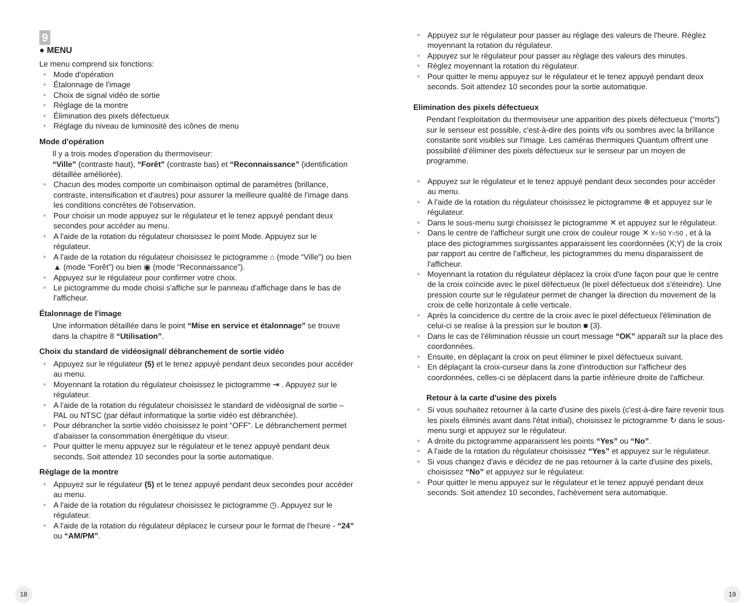9
● MENU
Le menu comprend six fonctions:
Mode d'opération
Étalonnage de l'image
Choix de signal vidéo de sortie
Réglage de la montre
Élimination des pixels défectueux
Réglage du niveau de luminosité des icônes de menu
Mode d'opération
Il y a trois modes d'operation du thermoviseur:
“Ville” (contraste haut), “Forêt” (contraste bas) et “Reconnaissance” (identification détaillée améliorée).
Chacun des modes comporte un combinaison optimal de paramètres (brillance, contraste, intensification et d'autres) pour assurer la meilleure qualité de l'image dans les conditions concrètes de l'observation.
Pour choisir un mode appuyez sur le régulateur et le tenez appuyé pendant deux secondes pour accéder au menu.
A l'aide de la rotation du régulateur choisissez le point Mode. Appuyez sur le régulateur.
A l'aide de la rotation du régulateur choisissez le pictogramme ⌂ (mode “Ville”) ou bien ▲ (mode “Forêt”) ou bien ◉ (mode “Reconnaissance”).
Appuyez sur le régulateur pour confirmer votre choix.
Le pictogramme du mode choisi s'affiche sur le panneau d'affichage dans le bas de l'afficheur.
Étalonnage de l'image
Une information détaillée dans le point “Mise en service et étalonnage” se trouve dans la chapitre 8 “Utilisation”.
Choix du standard de vidéosignal/ débranchement de sortie vidéo
Appuyez sur le régulateur (5) et le tenez appuyé pendant deux secondes pour accéder au menu.
Moyennant la rotation du régulateur choisissez le pictogramme ⇥ . Appuyez sur le régulateur.
A l'aide de la rotation du régulateur choisissez le standard de vidéosignal de sortie – PAL ou NTSC (par défaut informatique la sortie vidéo est débranchée).
Pour débrancher la sortie vidéo choisissez le point “OFF”. Le débranchement permet d'abaisser la consommation énergétique du viseur.
Pour quitter le menu appuyez sur le régulateur et le tenez appuyé pendant deux seconds. Soit attendez 10 secondes pour la sortie automatique.
Réglage de la montre
Appuyez sur le régulateur (5) et le tenez appuyé pendant deux secondes pour accéder au menu.
A l'aide de la rotation du régulateur choisissez le pictogramme ◷. Appuyez sur le régulateur.
A l'aide de la rotation du régulateur déplacez le curseur pour le format de l'heure - “24” ou “AM/PM”.
Appuyez sur le régulateur pour passer au réglage des valeurs de l'heure. Réglez moyennant la rotation du régulateur.
Appuyez sur le régulateur pour passer au réglage des valeurs des minutes.
Réglez moyennant la rotation du régulateur.
Pour quitter le menu appuyez sur le régulateur et le tenez appuyé pendant deux seconds. Soit attendez 10 secondes pour la sortie automatique.
Elimination des pixels défectueux
Pendant l'exploitation du thermoviseur une apparition des pixels défectueux (“morts”) sur le senseur est possible, c'est-à-dire des points vifs ou sombres avec la brillance constante sont visibles sur l'image. Les caméras thermiques Quantum offrent une possibilité d'éliminer des pixels défectueux sur le senseur par un moyen de programme.
Appuyez sur le régulateur et le tenez appuyé pendant deux secondes pour accéder au menu.
A l'aide de la rotation du régulateur choisissez le pictogramme ⊕ et appuyez sur le régulateur.
Dans le sous-menu surgi choisissez le pictogramme ✕ et appuyez sur le régulateur.
Dans le centre de l'afficheur surgit une croix de couleur rouge ✕ X=50 Y=50 , et à la place des pictogrammes surgissantes apparaissent les coordonnées (X;Y) de la croix par rapport au centre de l'afficheur, les pictogrammes du menu disparaissent de l'afficheur.
Moyennant la rotation du régulateur déplacez la croix d'une façon pour que le centre de la croix coïncide avec le pixel défectueux (le pixel défectueux doit s'éteindre). Une pression courte sur le régulateur permet de changer la direction du movement de la croix de celle horizontale à celle verticale.
Après la coincidence du centre de la croix avec le pixel défectueux l'élimination de celui-ci se realise à la pression sur le bouton ■ (3).
Dans le cas de l'élimination réussie un court message “OK” apparaît sur la place des coordonnées.
Ensuite, en déplaçant la croix on peut éliminer le pixel défectueux suivant.
En déplaçant la croix-curseur dans la zone d'introduction sur l'afficheur des coordonnées, celles-ci se déplacent dans la partie inférieure droite de l'afficheur.
Retour à la carte d'usine des pixels
Si vous souhaitez retourner à la carte d'usine des pixels (c'est-à-dire faire revenir tous les pixels éliminés avant dans l'état initial), choisissez le pictogramme ↻ dans le sous-menu surgi et appuyez sur le régulateur.
A droite du pictogramme apparaissent les points “Yes” ou “No”.
A l'aide de la rotation du régulateur choisissez “Yes” et appuyez sur le régulateur.
Si vous changez d'avis e décidez de ne pas retourner à la carte d'usine des pixels, choisissez “No” et appuyez sur le régulateur.
Pour quitter le menu appuyez sur le régulateur et le tenez appuyé pendant deux seconds. Soit attendez 10 secondes, l'achèvement sera automatique.
18 19